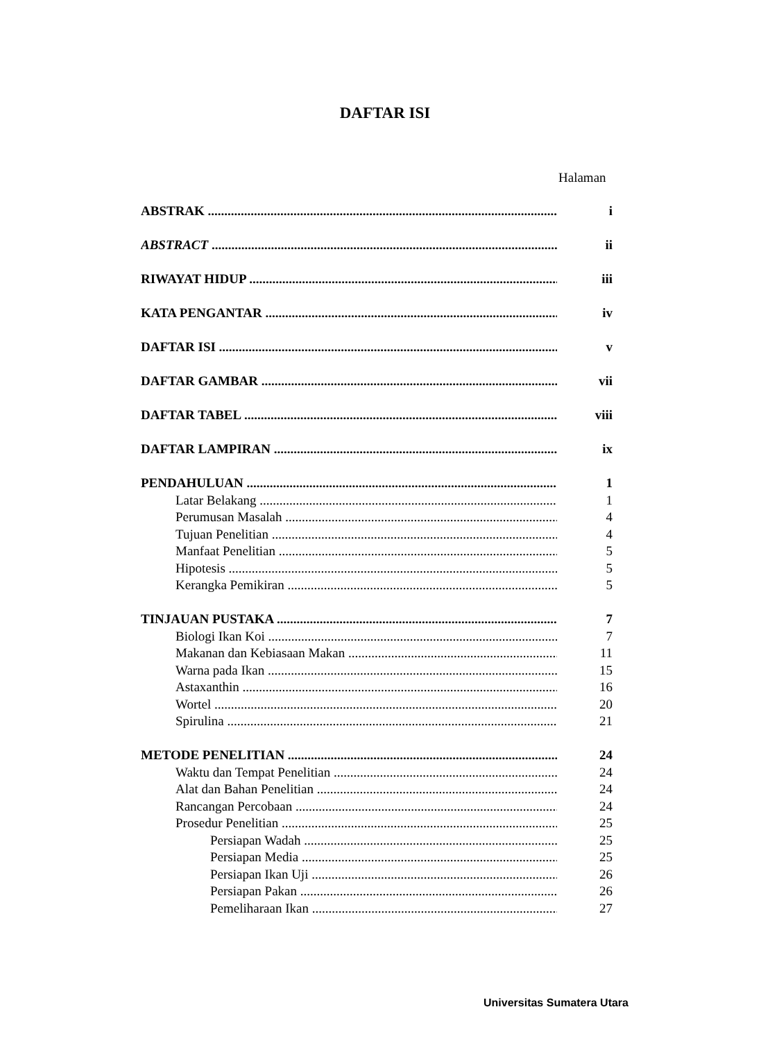DAFTAR ISI
Halaman
ABSTRAK i
ABSTRACT ii
RIWAYAT HIDUP iii
KATA PENGANTAR iv
DAFTAR ISI v
DAFTAR GAMBAR vii
DAFTAR TABEL viii
DAFTAR LAMPIRAN ix
PENDAHULUAN 1
Latar Belakang 1
Perumusan Masalah 4
Tujuan Penelitian 4
Manfaat Penelitian 5
Hipotesis 5
Kerangka Pemikiran 5
TINJAUAN PUSTAKA 7
Biologi Ikan Koi 7
Makanan dan Kebiasaan Makan 11
Warna pada Ikan 15
Astaxanthin 16
Wortel 20
Spirulina 21
METODE PENELITIAN 24
Waktu dan Tempat Penelitian 24
Alat dan Bahan Penelitian 24
Rancangan Percobaan 24
Prosedur Penelitian 25
Persiapan Wadah 25
Persiapan Media 25
Persiapan Ikan Uji 26
Persiapan Pakan 26
Pemeliharaan Ikan 27
Universitas Sumatera Utara